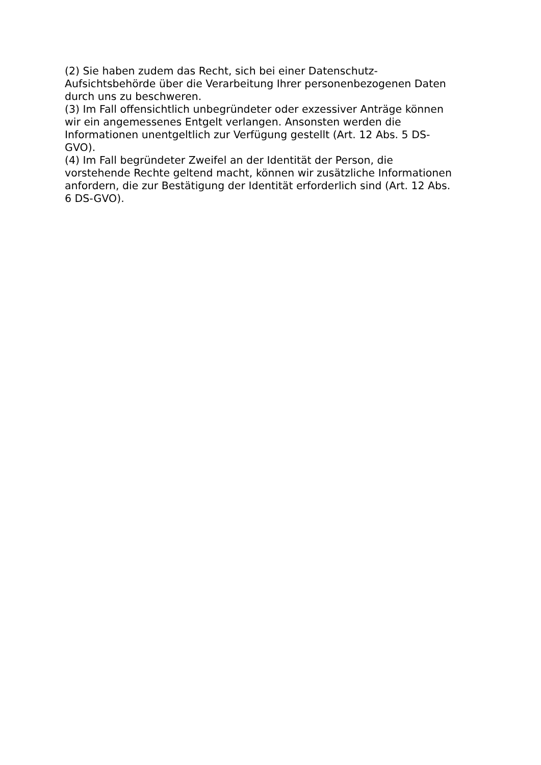(2) Sie haben zudem das Recht, sich bei einer Datenschutz-
Aufsichtsbehörde über die Verarbeitung Ihrer personenbezogenen Daten
durch uns zu beschweren.
(3) Im Fall offensichtlich unbegründeter oder exzessiver Anträge können
wir ein angemessenes Entgelt verlangen. Ansonsten werden die
Informationen unentgeltlich zur Verfügung gestellt (Art. 12 Abs. 5 DS-
GVO).
(4) Im Fall begründeter Zweifel an der Identität der Person, die
vorstehende Rechte geltend macht, können wir zusätzliche Informationen
anfordern, die zur Bestätigung der Identität erforderlich sind (Art. 12 Abs.
6 DS-GVO).